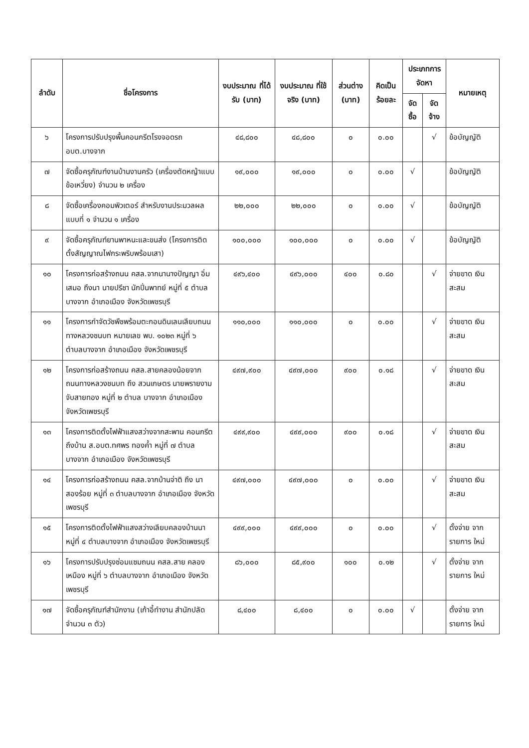| ลำดับ | ชื่อโครงการ | งบประมาณ ที่ได้รับ (บาท) | งบประมาณ ที่ใช้จริง (บาท) | ส่วนต่าง (บาท) | คิดเป็น ร้อยละ | ประเภทการ จัดหา | | หมายเหตุ |
| --- | --- | --- | --- | --- | --- | --- | --- | --- |
| | | | | | | จัดซื้อ | จัด จ้าง | |
| ๖ | โครงการปรับปรุงพื้นคอนกรีตโรงจอดรถ อบต.บางจาก | ๔๘,๘๐๐ | ๔๘,๘๐๐ | ๐ | ๐.๐๐ | | √ | ข้อบัญญัติ |
| ๗ | จัดซื้อครุภัณฑ์งานบ้านงานครัว (เครื่องตัดหญ้าแบบข้อเหวี่ยง) จำนวน ๒ เครื่อง | ๑๙,๐๐๐ | ๑๙,๐๐๐ | ๐ | ๐.๐๐ | √ | | ข้อบัญญัติ |
| ๘ | จัดซื้อเครื่องคอมพิวเตอร์ สำหรับงานประมวลผล แบบที่ ๑ จำนวน ๑ เครื่อง | ๒๒,๐๐๐ | ๒๒,๐๐๐ | ๐ | ๐.๐๐ | √ | | ข้อบัญญัติ |
| ๙ | จัดซื้อครุภัณฑ์ยานพาหนะและขนส่ง (โครงการติดตั้งสัญญาณไฟกระพริบพร้อมเสา) | ๑๐๐,๐๐๐ | ๑๐๐,๐๐๐ | ๐ | ๐.๐๐ | √ | | ข้อบัญญัติ |
| ๑๐ | โครงการก่อสร้างถนน คสล.จากนานางปัญญา อิ่มเสมอ ถึงนา นายปรีชา นักปิ่นพาทย์ หมู่ที่ ๕ ตำบลบางจาก อำเภอเมือง จังหวัดเพชรบุรี | ๔๙๖,๔๐๐ | ๔๙๖,๐๐๐ | ๔๐๐ | ๐.๘๐ | | √ | จ่ายขาด เงินสะสม |
| ๑๑ | โครงการกำจัดวัชพืชพร้อมตะกอนดินเลนเลียบถนนทางหลวงชนบท หมายเลข พบ. ๑๐๒๓ หมู่ที่ ๖ ตำบลบางจาก อำเภอเมือง จังหวัดเพชรบุรี | ๑๑๐,๐๐๐ | ๑๑๐,๐๐๐ | ๐ | ๐.๐๐ | | √ | จ่ายขาด เงินสะสม |
| ๑๒ | โครงการก่อสร้างถนน คสล.สายคลองน้อยจาก ถนนทางหลวงชนบท ถึง สวนเกษตร นายพรายงาม จับสายทอง หมู่ที่ ๒ ตำบล บางจาก อำเภอเมือง จังหวัดเพชรบุรี | ๔๙๗,๙๐๐ | ๔๙๗,๐๐๐ | ๙๐๐ | ๐.๑๘ | | √ | จ่ายขาด เงินสะสม |
| ๑๓ | โครงการติดตั้งไฟฟ้าแสงสว่างจากสะพาน คอนกรีต ถึงบ้าน ส.อบต.ทศพร ทองค้ำ หมู่ที่ ๗ ตำบลบางจาก อำเภอเมือง จังหวัดเพชรบุรี | ๔๙๙,๙๐๐ | ๔๙๙,๐๐๐ | ๙๐๐ | ๐.๑๘ | | √ | จ่ายขาด เงินสะสม |
| ๑๔ | โครงการก่อสร้างถนน คสล.จากบ้านจ่าติ ถึง นาสองร้อย หมู่ที่ ๓ ตำบลบางจาก อำเภอเมือง จังหวัดเพชรบุรี | ๔๙๗,๐๐๐ | ๔๙๗,๐๐๐ | ๐ | ๐.๐๐ | | √ | จ่ายขาด เงินสะสม |
| ๑๕ | โครงการติดตั้งไฟฟ้าแสงสว่างเลียบคลองบ้านนา หมู่ที่ ๔ ตำบลบางจาก อำเภอเมือง จังหวัดเพชรบุรี | ๔๙๙,๐๐๐ | ๔๙๙,๐๐๐ | ๐ | ๐.๐๐ | | √ | ตั้งจ่าย จาก รายการ ใหม่ |
| ๑๖ | โครงการปรับปรุงซ่อมแซมถนน คสล.สาย คลองเหมือง หมู่ที่ ๖ ตำบลบางจาก อำเภอเมือง จังหวัดเพชรบุรี | ๘๖,๐๐๐ | ๘๕,๙๐๐ | ๑๐๐ | ๐.๑๒ | | √ | ตั้งจ่าย จาก รายการ ใหม่ |
| ๑๗ | จัดซื้อครุภัณฑ์สำนักงาน (เก้าอี้ทำงาน สำนักปลัด จำนวน ๓ ตัว) | ๘,๔๐๐ | ๘,๔๐๐ | ๐ | ๐.๐๐ | √ | | ตั้งจ่าย จาก รายการ ใหม่ |